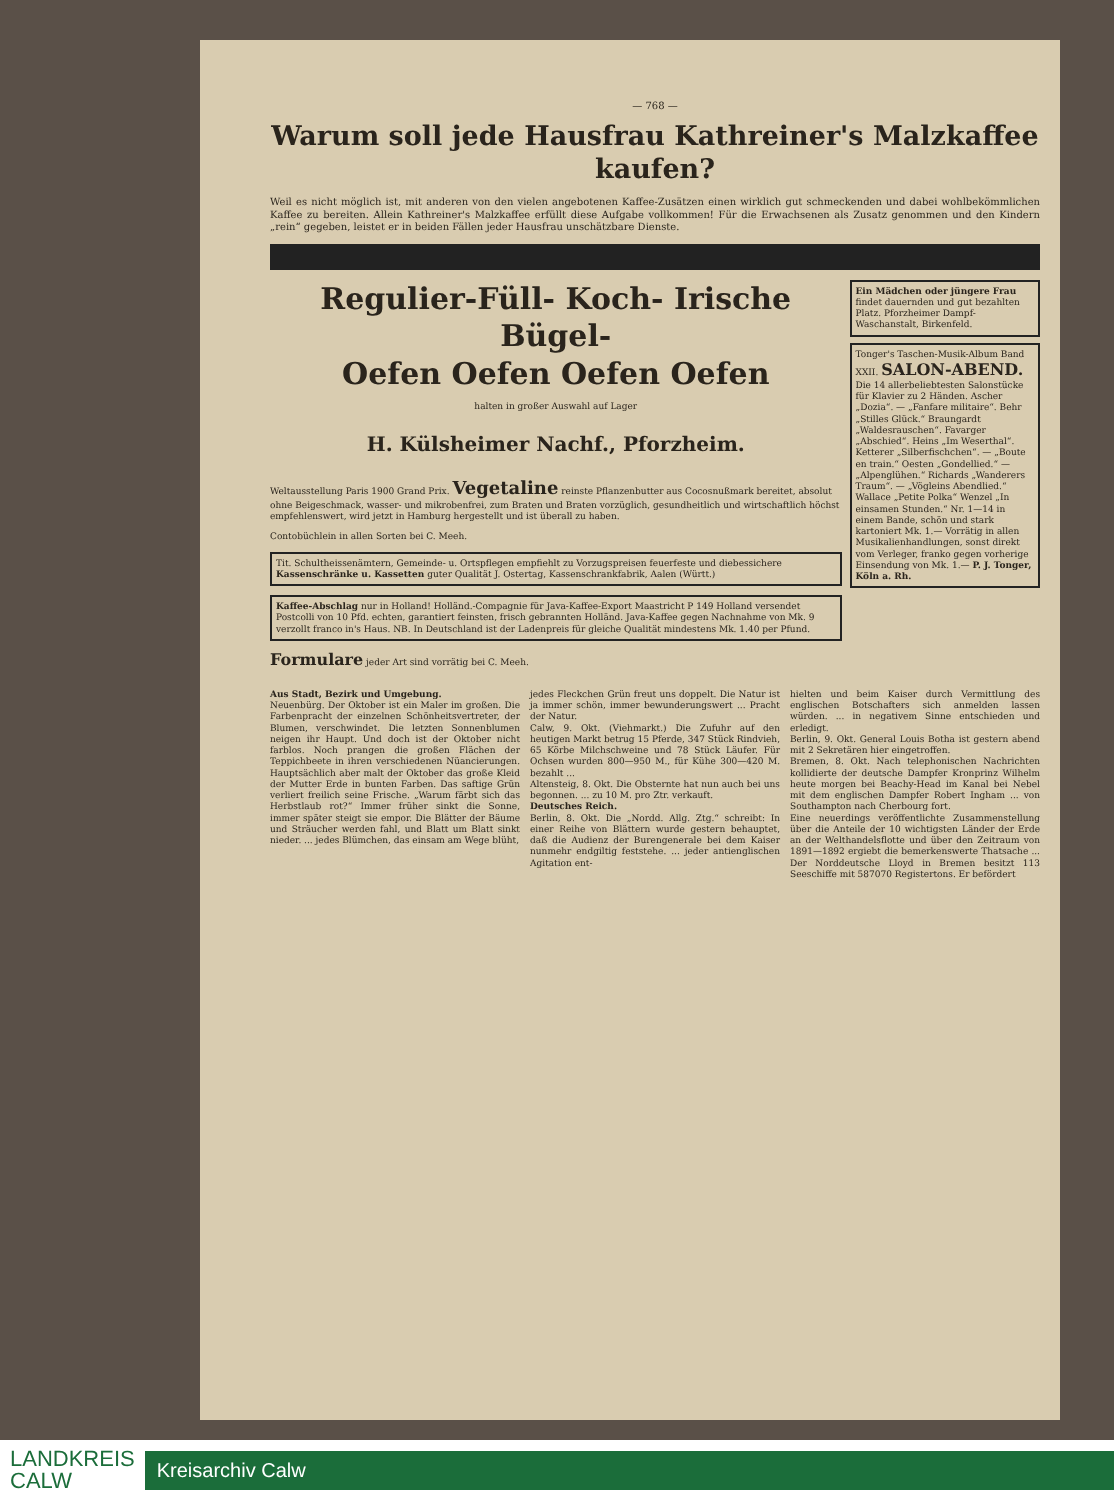— 768 —
Warum soll jede Hausfrau Kathreiner's Malzkaffee kaufen?
Weil es nicht möglich ist, mit anderen von den vielen angebotenen Kaffee-Zusätzen einen wirklich gut schmeckenden und dabei wohlbekömmlichen Kaffee zu bereiten. Allein Kathreiner's Malzkaffee erfüllt diese Aufgabe vollkommen! Für die Erwachsenen als Zusatz genommen und den Kindern „rein“ gegeben, leistet er in beiden Fällen jeder Hausfrau unschätzbare Dienste.
Regulier-Füll- Koch- Irische Bügel-
Oefen Oefen Oefen Oefen
halten in großer Auswahl auf Lager
H. Külsheimer Nachf., Pforzheim.
Weltausstellung Paris 1900 Grand Prix. Vegetaline reinste Pflanzenbutter aus Cocosnußmark bereitet, absolut ohne Beigeschmack, wasser- und mikrobenfrei, zum Braten und Braten vorzüglich, gesundheitlich und wirtschaftlich höchst empfehlenswert, wird jetzt in Hamburg hergestellt und ist überall zu haben.
Contobüchlein in allen Sorten bei C. Meeh.
Tit. Schultheissenämtern, Gemeinde- u. Ortspflegen empfiehlt zu Vorzugspreisen feuerfeste und diebessichere Kassenschränke u. Kassetten guter Qualität J. Ostertag, Kassenschrankfabrik, Aalen (Württ.)
Kaffee-Abschlag nur in Holland! Holländ.-Compagnie für Java-Kaffee-Export Maastricht P 149 Holland versendet Postcolli von 10 Pfd. echten, garantiert feinsten, frisch gebrannten Holländ. Java-Kaffee gegen Nachnahme von Mk. 9 verzollt franco in's Haus. NB. In Deutschland ist der Ladenpreis für gleiche Qualität mindestens Mk. 1.40 per Pfund.
Formulare jeder Art sind vorrätig bei C. Meeh.
Ein Mädchen oder jüngere Frau findet dauernden und gut bezahlten Platz. Pforzheimer Dampf-Waschanstalt, Birkenfeld.
Tonger's Taschen-Musik-Album Band XXII. SALON-ABEND. Die 14 allerbeliebtesten Salonstücke für Klavier zu 2 Händen. Ascher „Dozia“. — „Fanfare militaire“. Behr „Stilles Glück.“ Braungardt „Waldesrauschen“. Favarger „Abschied“. Heins „Im Weserthal“. Ketterer „Silberfischchen“. — „Boute en train.“ Oesten „Gondellied.“ — „Alpenglühen.“ Richards „Wanderers Traum“. — „Vögleins Abendlied.“ Wallace „Petite Polka“ Wenzel „In einsamen Stunden.“ Nr. 1—14 in einem Bande, schön und stark kartoniert Mk. 1.— Vorrätig in allen Musikalienhandlungen, sonst direkt vom Verleger, franko gegen vorherige Einsendung von Mk. 1.— P. J. Tonger, Köln a. Rh.
Aus Stadt, Bezirk und Umgebung.
Neuenbürg. Der Oktober ist ein Maler im großen. Die Farbenpracht der einzelnen Schönheitsvertreter, der Blumen, verschwindet. Die letzten Sonnenblumen neigen ihr Haupt. Und doch ist der Oktober nicht farblos. Noch prangen die großen Flächen der Teppichbeete in ihren verschiedenen Nüancierungen. Hauptsächlich aber malt der Oktober das große Kleid der Mutter Erde in bunten Farben. Das saftige Grün verliert freilich seine Frische. „Warum färbt sich das Herbstlaub rot?“ Immer früher sinkt die Sonne, immer später steigt sie empor. Die Blätter der Bäume und Sträucher werden fahl, und Blatt um Blatt sinkt nieder. ... jedes Blümchen, das einsam am Wege blüht,
jedes Fleckchen Grün freut uns doppelt. Die Natur ist ja immer schön, immer bewunderungswert ... Pracht der Natur.
Calw, 9. Okt. (Viehmarkt.) Die Zufuhr auf den heutigen Markt betrug 15 Pferde, 347 Stück Rindvieh, 65 Körbe Milchschweine und 78 Stück Läufer. Für Ochsen wurden 800—950 M., für Kühe 300—420 M. bezahlt ...
Altensteig, 8. Okt. Die Obsternte hat nun auch bei uns begonnen. ... zu 10 M. pro Ztr. verkauft.
Deutsches Reich.
Berlin, 8. Okt. Die „Nordd. Allg. Ztg.“ schreibt: In einer Reihe von Blättern wurde gestern behauptet, daß die Audienz der Burengenerale bei dem Kaiser nunmehr endgiltig feststehe. ... jeder antienglischen Agitation ent-
hielten und beim Kaiser durch Vermittlung des englischen Botschafters sich anmelden lassen würden. ... in negativem Sinne entschieden und erledigt.
Berlin, 9. Okt. General Louis Botha ist gestern abend mit 2 Sekretären hier eingetroffen.
Bremen, 8. Okt. Nach telephonischen Nachrichten kollidierte der deutsche Dampfer Kronprinz Wilhelm heute morgen bei Beachy-Head im Kanal bei Nebel mit dem englischen Dampfer Robert Ingham ... von Southampton nach Cherbourg fort.
Eine neuerdings veröffentlichte Zusammenstellung über die Anteile der 10 wichtigsten Länder der Erde an der Welthandelsflotte und über den Zeitraum von 1891—1892 ergiebt die bemerkenswerte Thatsache ... Der Norddeutsche Lloyd in Bremen besitzt 113 Seeschiffe mit 587070 Registertons. Er befördert
LANDKREIS
CALW
Kreisarchiv Calw